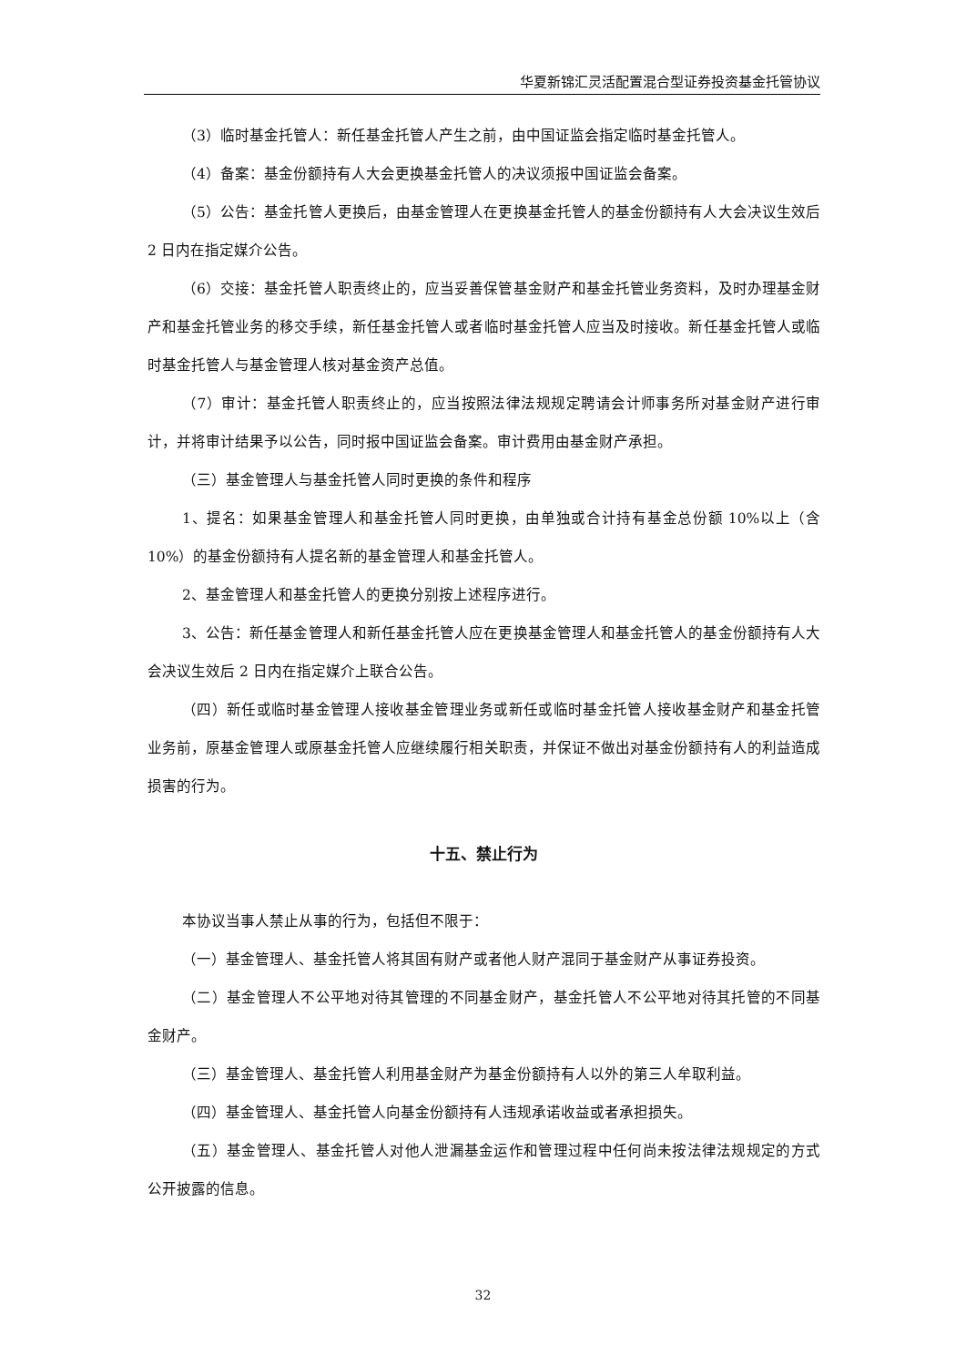华夏新锦汇灵活配置混合型证券投资基金托管协议
（3）临时基金托管人：新任基金托管人产生之前，由中国证监会指定临时基金托管人。
（4）备案：基金份额持有人大会更换基金托管人的决议须报中国证监会备案。
（5）公告：基金托管人更换后，由基金管理人在更换基金托管人的基金份额持有人大会决议生效后 2 日内在指定媒介公告。
（6）交接：基金托管人职责终止的，应当妥善保管基金财产和基金托管业务资料，及时办理基金财产和基金托管业务的移交手续，新任基金托管人或者临时基金托管人应当及时接收。新任基金托管人或临时基金托管人与基金管理人核对基金资产总值。
（7）审计：基金托管人职责终止的，应当按照法律法规规定聘请会计师事务所对基金财产进行审计，并将审计结果予以公告，同时报中国证监会备案。审计费用由基金财产承担。
（三）基金管理人与基金托管人同时更换的条件和程序
1、提名：如果基金管理人和基金托管人同时更换，由单独或合计持有基金总份额 10%以上（含 10%）的基金份额持有人提名新的基金管理人和基金托管人。
2、基金管理人和基金托管人的更换分别按上述程序进行。
3、公告：新任基金管理人和新任基金托管人应在更换基金管理人和基金托管人的基金份额持有人大会决议生效后 2 日内在指定媒介上联合公告。
（四）新任或临时基金管理人接收基金管理业务或新任或临时基金托管人接收基金财产和基金托管业务前，原基金管理人或原基金托管人应继续履行相关职责，并保证不做出对基金份额持有人的利益造成损害的行为。
十五、禁止行为
本协议当事人禁止从事的行为，包括但不限于：
（一）基金管理人、基金托管人将其固有财产或者他人财产混同于基金财产从事证券投资。
（二）基金管理人不公平地对待其管理的不同基金财产，基金托管人不公平地对待其托管的不同基金财产。
（三）基金管理人、基金托管人利用基金财产为基金份额持有人以外的第三人牟取利益。
（四）基金管理人、基金托管人向基金份额持有人违规承诺收益或者承担损失。
（五）基金管理人、基金托管人对他人泄漏基金运作和管理过程中任何尚未按法律法规规定的方式公开披露的信息。
32